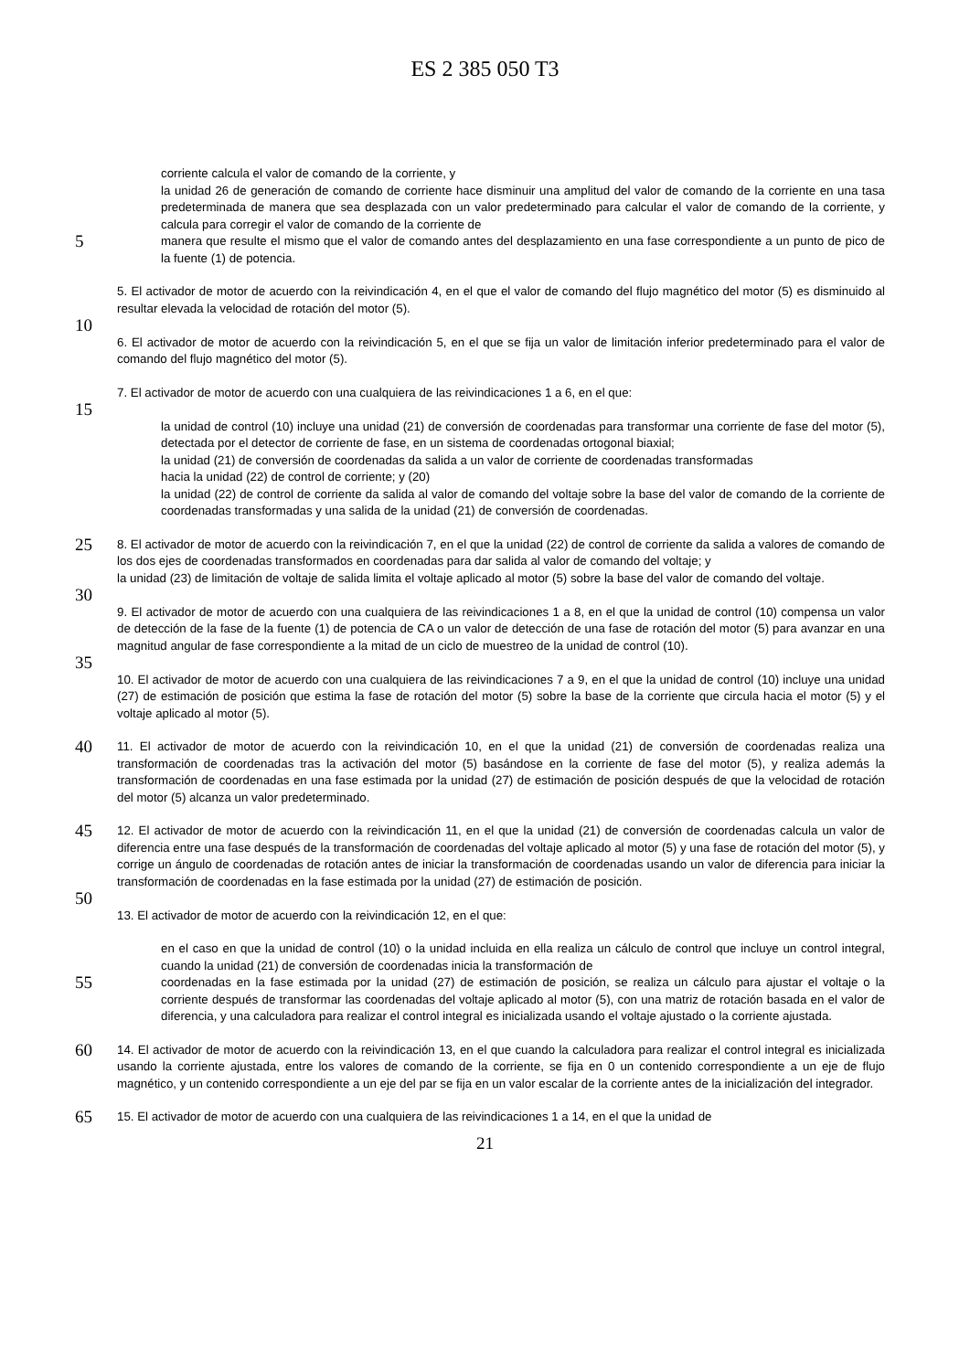ES 2 385 050 T3
corriente calcula el valor de comando de la corriente, y
la unidad 26 de generación de comando de corriente hace disminuir una amplitud del valor de comando de la corriente en una tasa predeterminada de manera que sea desplazada con un valor predeterminado para calcular el valor de comando de la corriente, y calcula para corregir el valor de comando de la corriente de
5
manera que resulte el mismo que el valor de comando antes del desplazamiento en una fase correspondiente a un punto de pico de la fuente (1) de potencia.
5. El activador de motor de acuerdo con la reivindicación 4, en el que el valor de comando del flujo magnético del motor (5) es disminuido al resultar elevada la velocidad de rotación del motor (5).
10
6. El activador de motor de acuerdo con la reivindicación 5, en el que se fija un valor de limitación inferior predeterminado para el valor de comando del flujo magnético del motor (5).
7. El activador de motor de acuerdo con una cualquiera de las reivindicaciones 1 a 6, en el que:
15
la unidad de control (10) incluye una unidad (21) de conversión de coordenadas para transformar una corriente de fase del motor (5), detectada por el detector de corriente de fase, en un sistema de coordenadas ortogonal biaxial;
la unidad (21) de conversión de coordenadas da salida a un valor de corriente de coordenadas transformadas
hacia la unidad (22) de control de corriente; y (20)
la unidad (22) de control de corriente da salida al valor de comando del voltaje sobre la base del valor de comando de la corriente de coordenadas transformadas y una salida de la unidad (21) de conversión de coordenadas.
25
8. El activador de motor de acuerdo con la reivindicación 7, en el que la unidad (22) de control de corriente da salida a valores de comando de los dos ejes de coordenadas transformados en coordenadas para dar salida al valor de comando del voltaje; y
la unidad (23) de limitación de voltaje de salida limita el voltaje aplicado al motor (5) sobre la base del valor de comando del voltaje.
30
9. El activador de motor de acuerdo con una cualquiera de las reivindicaciones 1 a 8, en el que la unidad de control (10) compensa un valor de detección de la fase de la fuente (1) de potencia de CA o un valor de detección de una fase de rotación del motor (5) para avanzar en una magnitud angular de fase correspondiente a la mitad de un ciclo de muestreo de la unidad de control (10).
35
10. El activador de motor de acuerdo con una cualquiera de las reivindicaciones 7 a 9, en el que la unidad de control (10) incluye una unidad (27) de estimación de posición que estima la fase de rotación del motor (5) sobre la base de la corriente que circula hacia el motor (5) y el voltaje aplicado al motor (5).
40
11. El activador de motor de acuerdo con la reivindicación 10, en el que la unidad (21) de conversión de coordenadas realiza una transformación de coordenadas tras la activación del motor (5) basándose en la corriente de fase del motor (5), y realiza además la transformación de coordenadas en una fase estimada por la unidad (27) de estimación de posición después de que la velocidad de rotación del motor (5) alcanza un valor predeterminado.
45
12. El activador de motor de acuerdo con la reivindicación 11, en el que la unidad (21) de conversión de coordenadas calcula un valor de diferencia entre una fase después de la transformación de coordenadas del voltaje aplicado al motor (5) y una fase de rotación del motor (5), y corrige un ángulo de coordenadas de rotación antes de iniciar la transformación de coordenadas usando un valor de diferencia para iniciar la transformación de coordenadas en la fase estimada por la unidad (27) de estimación de posición.
50
13. El activador de motor de acuerdo con la reivindicación 12, en el que:
en el caso en que la unidad de control (10) o la unidad incluida en ella realiza un cálculo de control que incluye un control integral, cuando la unidad (21) de conversión de coordenadas inicia la transformación de
55
coordenadas en la fase estimada por la unidad (27) de estimación de posición, se realiza un cálculo para ajustar el voltaje o la corriente después de transformar las coordenadas del voltaje aplicado al motor (5), con una matriz de rotación basada en el valor de diferencia, y una calculadora para realizar el control integral es inicializada usando el voltaje ajustado o la corriente ajustada.
60
14. El activador de motor de acuerdo con la reivindicación 13, en el que cuando la calculadora para realizar el control integral es inicializada usando la corriente ajustada, entre los valores de comando de la corriente, se fija en 0 un contenido correspondiente a un eje de flujo magnético, y un contenido correspondiente a un eje del par se fija en un valor escalar de la corriente antes de la inicialización del integrador.
65
15. El activador de motor de acuerdo con una cualquiera de las reivindicaciones 1 a 14, en el que la unidad de
21